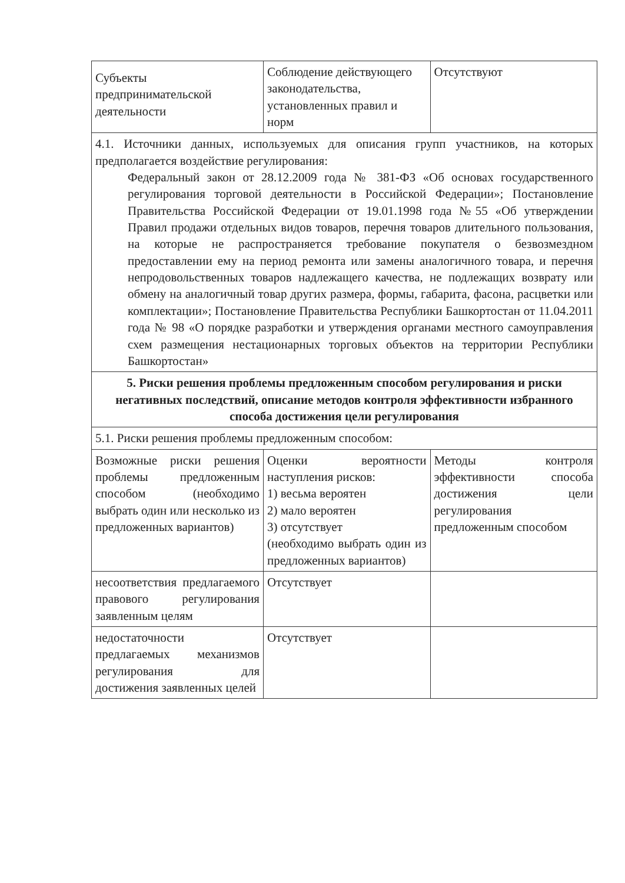| Субъекты предпринимательской деятельности | Соблюдение действующего законодательства, установленных правил и норм | Отсутствуют |
| 4.1. Источники данных, используемых для описания групп участников, на которых предполагается воздействие регулирования: Федеральный закон от 28.12.2009 года № 381-ФЗ «Об основах государственного регулирования торговой деятельности в Российской Федерации»; Постановление Правительства Российской Федерации от 19.01.1998 года №55 «Об утверждении Правил продажи отдельных видов товаров, перечня товаров длительного пользования, на которые не распространяется требование покупателя о безвозмездном предоставлении ему на период ремонта или замены аналогичного товара, и перечня непродовольственных товаров надлежащего качества, не подлежащих возврату или обмену на аналогичный товар других размера, формы, габарита, фасона, расцветки или комплектации»; Постановление Правительства Республики Башкортостан от 11.04.2011 года № 98 «О порядке разработки и утверждения органами местного самоуправления схем размещения нестационарных торговых объектов на территории Республики Башкортостан» | | |
| 5. Риски решения проблемы предложенным способом регулирования и риски негативных последствий, описание методов контроля эффективности избранного способа достижения цели регулирования | | |
| 5.1. Риски решения проблемы предложенным способом: | | |
| Возможные риски решения проблемы предложенным способом (необходимо выбрать один или несколько из предложенных вариантов) | Оценки вероятности наступления рисков: 1) весьма вероятен 2) мало вероятен 3) отсутствует (необходимо выбрать один из предложенных вариантов) | Методы контроля эффективности способа достижения цели регулирования предложенным способом |
| несоответствия предлагаемого правового регулирования заявленным целям | Отсутствует | |
| недостаточности предлагаемых механизмов регулирования для достижения заявленных целей | Отсутствует | |